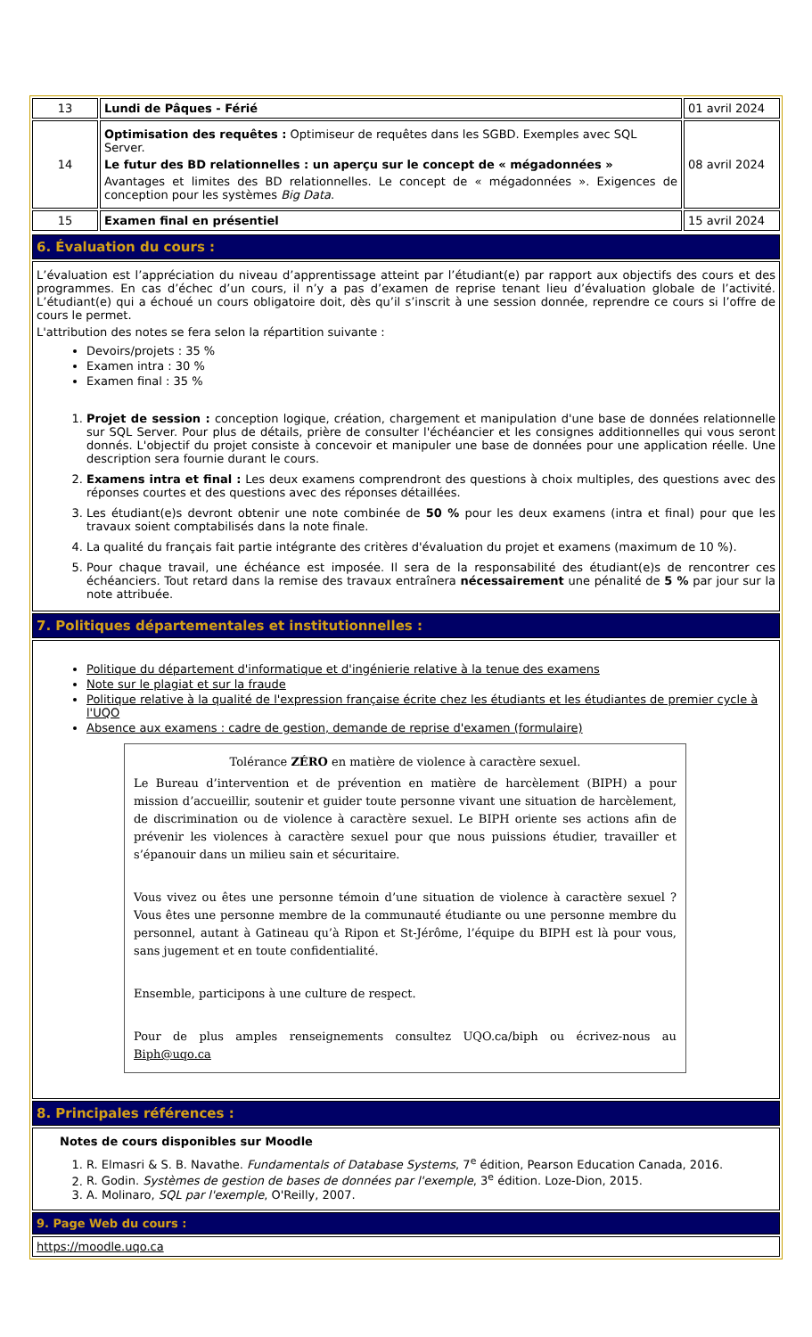| 13 | Lundi de Pâques - Férié | 01 avril 2024 |
| 14 | Optimisation des requêtes : Optimiseur de requêtes dans les SGBD. Exemples avec SQL Server. Le futur des BD relationnelles : un aperçu sur le concept de « mégadonnées » Avantages et limites des BD relationnelles. Le concept de « mégadonnées ». Exigences de conception pour les systèmes Big Data . | 08 avril 2024 |
| 15 | Examen final en présentiel | 15 avril 2024 |
| 6. Évaluation du cours : |
| L’évaluation est l’appréciation du niveau d’apprentissage atteint par l’étudiant(e) par rapport aux objectifs des cours et des programmes. En cas d’échec d’un cours, il n’y a pas d’examen de reprise tenant lieu d’évaluation globale de l’activité. L’étudiant(e) qui a échoué un cours obligatoire doit, dès qu’il s’inscrit à une session donnée, reprendre ce cours si l’offre de cours le permet. L'attribution des notes se fera selon la répartition suivante : Devoirs/projets : 35 % Examen intra : 30 % Examen final : 35 % 1. Projet de session : conception logique, création, chargement et manipulation d'une base de données relationnelle sur SQL Server. Pour plus de détails, prière de consulter l'échéancier et les consignes additionnelles qui vous seront donnés. L'objectif du projet consiste à concevoir et manipuler une base de données pour une application réelle. Une description sera fournie durant le cours. 2. Examens intra et final : Les deux examens comprendront des questions à choix multiples, des questions avec des réponses courtes et des questions avec des réponses détaillées. 3. Les étudiant(e)s devront obtenir une note combinée de 50 % pour les deux examens (intra et final) pour que les travaux soient comptabilisés dans la note finale. 4. La qualité du français fait partie intégrante des critères d'évaluation du projet et examens (maximum de 10 %). 5. Pour chaque travail, une échéance est imposée. Il sera de la responsabilité des étudiant(e)s de rencontrer ces échéanciers. Tout retard dans la remise des travaux entraînera nécessairement une pénalité de 5 % par jour sur la note attribuée. |
| 7. Politiques départementales et institutionnelles : |
| Politique du département d'informatique et d'ingénierie relative à la tenue des examens Note sur le plagiat et sur la fraude Politique relative à la qualité de l'expression française écrite chez les étudiants et les étudiantes de premier cycle à l'UQO Absence aux examens : cadre de gestion, demande de reprise d'examen (formulaire) Tolérance ZÉRO en matière de violence à caractère sexuel. Le Bureau d’intervention et de prévention en matière de harcèlement (BIPH) a pour mission d’accueillir, soutenir et guider toute personne vivant une situation de harcèlement, de discrimination ou de violence à caractère sexuel. Le BIPH oriente ses actions afin de prévenir les violences à caractère sexuel pour que nous puissions étudier, travailler et s’épanouir dans un milieu sain et sécuritaire. Vous vivez ou êtes une personne témoin d’une situation de violence à caractère sexuel ? Vous êtes une personne membre de la communauté étudiante ou une personne membre du personnel, autant à Gatineau qu’à Ripon et St-Jérôme, l’équipe du BIPH est là pour vous, sans jugement et en toute confidentialité. Ensemble, participons à une culture de respect. Pour de plus amples renseignements consultez UQO.ca/biph ou écrivez-nous au Biph@uqo.ca |
| 8. Principales références : |
| Notes de cours disponibles sur Moodle 1. R. Elmasri & S. B. Navathe. Fundamentals of Database Systems , 7<sup>e</sup> édition, Pearson Education Canada, 2016. 2. R. Godin. Systèmes de gestion de bases de données par l'exemple , 3<sup>e</sup> édition. Loze-Dion, 2015. 3. A. Molinaro, SQL par l'exemple , O'Reilly, 2007. |
| 9. Page Web du cours : |
| https://moodle.uqo.ca |